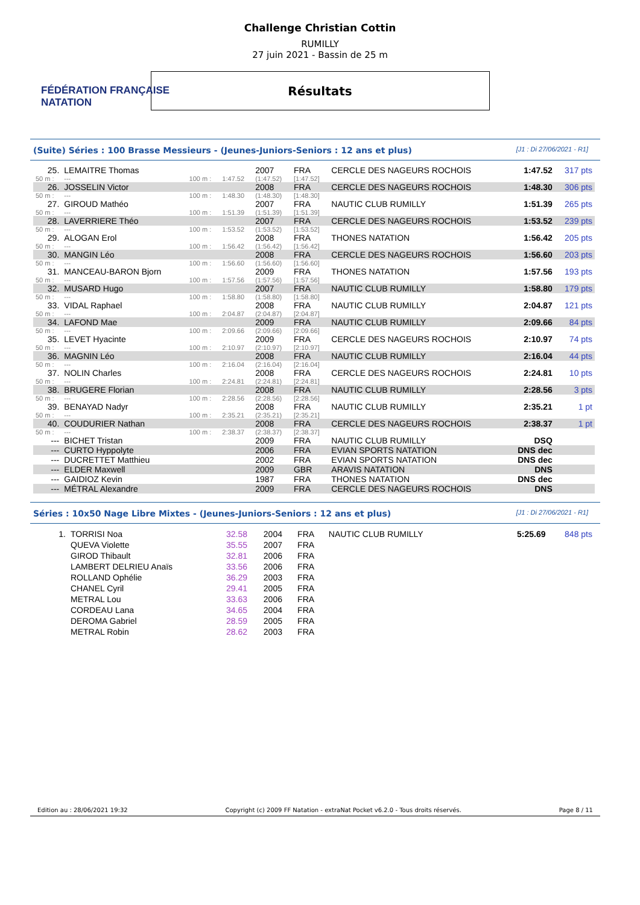FÉDÉRATION FRANÇAISE
NATATION
Challenge Christian Cottin
RUMILLY
27 juin 2021 - Bassin de 25 m
Résultats
(Suite) Séries : 100 Brasse Messieurs - (Jeunes-Juniors-Seniors : 12 ans et plus) [J1 : Di 27/06/2021 - R1]
| 25. | LEMAITRE Thomas | | | 2007 | FRA | CERCLE DES NAGEURS ROCHOIS | 1:47.52 | 317 pts |
| 50 m : | --- | 100 m : | 1:47.52 | (1:47.52) | [1:47.52] | | | |
| 26. | JOSSELIN Victor | | | 2008 | FRA | CERCLE DES NAGEURS ROCHOIS | 1:48.30 | 306 pts |
| 50 m : | --- | 100 m : | 1:48.30 | (1:48.30) | [1:48.30] | | | |
| 27. | GIROUD Mathéo | | | 2007 | FRA | NAUTIC CLUB RUMILLY | 1:51.39 | 265 pts |
| 50 m : | --- | 100 m : | 1:51.39 | (1:51.39) | [1:51.39] | | | |
| 28. | LAVERRIERE Théo | | | 2007 | FRA | CERCLE DES NAGEURS ROCHOIS | 1:53.52 | 239 pts |
| 50 m : | --- | 100 m : | 1:53.52 | (1:53.52) | [1:53.52] | | | |
| 29. | ALOGAN Erol | | | 2008 | FRA | THONES NATATION | 1:56.42 | 205 pts |
| 50 m : | --- | 100 m : | 1:56.42 | (1:56.42) | [1:56.42] | | | |
| 30. | MANGIN Léo | | | 2008 | FRA | CERCLE DES NAGEURS ROCHOIS | 1:56.60 | 203 pts |
| 50 m : | --- | 100 m : | 1:56.60 | (1:56.60) | [1:56.60] | | | |
| 31. | MANCEAU-BARON Bjorn | | | 2009 | FRA | THONES NATATION | 1:57.56 | 193 pts |
| 50 m : | --- | 100 m : | 1:57.56 | (1:57.56) | [1:57.56] | | | |
| 32. | MUSARD Hugo | | | 2007 | FRA | NAUTIC CLUB RUMILLY | 1:58.80 | 179 pts |
| 50 m : | --- | 100 m : | 1:58.80 | (1:58.80) | [1:58.80] | | | |
| 33. | VIDAL Raphael | | | 2008 | FRA | NAUTIC CLUB RUMILLY | 2:04.87 | 121 pts |
| 50 m : | --- | 100 m : | 2:04.87 | (2:04.87) | [2:04.87] | | | |
| 34. | LAFOND Mae | | | 2009 | FRA | NAUTIC CLUB RUMILLY | 2:09.66 | 84 pts |
| 50 m : | --- | 100 m : | 2:09.66 | (2:09.66) | [2:09.66] | | | |
| 35. | LEVET Hyacinte | | | 2009 | FRA | CERCLE DES NAGEURS ROCHOIS | 2:10.97 | 74 pts |
| 50 m : | --- | 100 m : | 2:10.97 | (2:10.97) | [2:10.97] | | | |
| 36. | MAGNIN Léo | | | 2008 | FRA | NAUTIC CLUB RUMILLY | 2:16.04 | 44 pts |
| 50 m : | --- | 100 m : | 2:16.04 | (2:16.04) | [2:16.04] | | | |
| 37. | NOLIN Charles | | | 2008 | FRA | CERCLE DES NAGEURS ROCHOIS | 2:24.81 | 10 pts |
| 50 m : | --- | 100 m : | 2:24.81 | (2:24.81) | [2:24.81] | | | |
| 38. | BRUGERE Florian | | | 2008 | FRA | NAUTIC CLUB RUMILLY | 2:28.56 | 3 pts |
| 50 m : | --- | 100 m : | 2:28.56 | (2:28.56) | [2:28.56] | | | |
| 39. | BENAYAD Nadyr | | | 2008 | FRA | NAUTIC CLUB RUMILLY | 2:35.21 | 1 pt |
| 50 m : | --- | 100 m : | 2:35.21 | (2:35.21) | [2:35.21] | | | |
| 40. | COUDURIER Nathan | | | 2008 | FRA | CERCLE DES NAGEURS ROCHOIS | 2:38.37 | 1 pt |
| 50 m : | --- | 100 m : | 2:38.37 | (2:38.37) | [2:38.37] | | | |
| --- | BICHET Tristan | | | 2009 | FRA | NAUTIC CLUB RUMILLY | DSQ | |
| --- | CURTO Hyppolyte | | | 2006 | FRA | EVIAN SPORTS NATATION | DNS dec | |
| --- | DUCRETTET Matthieu | | | 2002 | FRA | EVIAN SPORTS NATATION | DNS dec | |
| --- | ELDER Maxwell | | | 2009 | GBR | ARAVIS NATATION | DNS | |
| --- | GAIDIOZ Kevin | | | 1987 | FRA | THONES NATATION | DNS dec | |
| --- | MÉTRAL Alexandre | | | 2009 | FRA | CERCLE DES NAGEURS ROCHOIS | DNS | |
Séries : 10x50 Nage Libre Mixtes - (Jeunes-Juniors-Seniors : 12 ans et plus) [J1 : Di 27/06/2021 - R1]
| 1. | TORRISI Noa | 32.58 | 2004 | FRA | NAUTIC CLUB RUMILLY | 5:25.69 | 848 pts |
| | QUEVA Violette | 35.55 | 2007 | FRA | | | |
| | GIROD Thibault | 32.81 | 2006 | FRA | | | |
| | LAMBERT DELRIEU Anaïs | 33.56 | 2006 | FRA | | | |
| | ROLLAND Ophélie | 36.29 | 2003 | FRA | | | |
| | CHANEL Cyril | 29.41 | 2005 | FRA | | | |
| | METRAL Lou | 33.63 | 2006 | FRA | | | |
| | CORDEAU Lana | 34.65 | 2004 | FRA | | | |
| | DEROMA Gabriel | 28.59 | 2005 | FRA | | | |
| | METRAL Robin | 28.62 | 2003 | FRA | | | |
Edition au : 28/06/2021 19:32 Copyright (c) 2009 FF Natation - extraNat Pocket v6.2.0 - Tous droits réservés. Page 8 / 11